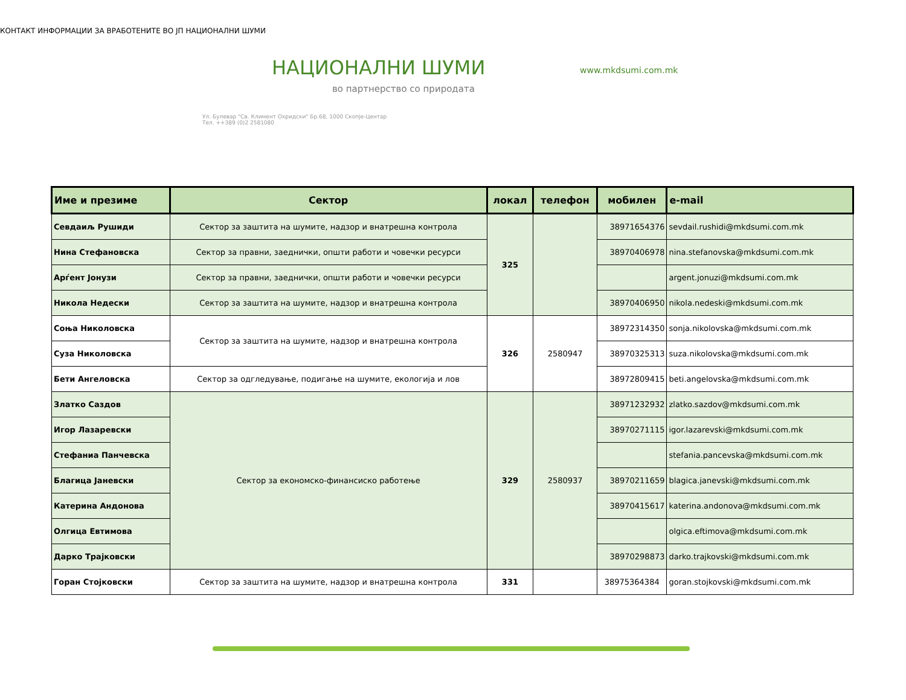КОНТАКТ ИНФОРМАЦИИ ЗА ВРАБОТЕНИТЕ ВО ЈП НАЦИОНАЛНИ ШУМИ
НАЦИОНАЛНИ ШУМИ
во партнерство со природата
Ул. Булевар "Св. Климент Охридски" Бр.68, 1000 Скопје-Центар
Тел. ++389 (0)2 2581080
www.mkdsumi.com.mk
| Име и презиме | Сектор | локал | телефон | мобилен | e-mail |
| --- | --- | --- | --- | --- | --- |
| Севдаиљ Рушиди | Сектор за заштита на шумите, надзор и внатрешна контрола | 325 | | 38971654376 | sevdail.rushidi@mkdsumi.com.mk |
| Нина Стефановска | Сектор за правни, заеднички, општи работи и човечки ресурси | | | 38970406978 | nina.stefanovska@mkdsumi.com.mk |
| Арѓент Јонузи | Сектор за правни, заеднички, општи работи и човечки ресурси | | | | argent.jonuzi@mkdsumi.com.mk |
| Никола Недески | Сектор за заштита на шумите, надзор и внатрешна контрола | | | 38970406950 | nikola.nedeski@mkdsumi.com.mk |
| Соња Николовска | Сектор за заштита на шумите, надзор и внатрешна контрола | 326 | 2580947 | 38972314350 | sonja.nikolovska@mkdsumi.com.mk |
| Суза Николовска | | | | 38970325313 | suza.nikolovska@mkdsumi.com.mk |
| Бети Ангеловска | Сектор за одгледување, подигање на шумите, екологија и лов | | | 38972809415 | beti.angelovska@mkdsumi.com.mk |
| Златко Саздов | Сектор за економско-финансиско работење | 329 | 2580937 | 38971232932 | zlatko.sazdov@mkdsumi.com.mk |
| Игор Лазаревски | | | | 38970271115 | igor.lazarevski@mkdsumi.com.mk |
| Стефаниа Панчевска | | | | | stefania.pancevska@mkdsumi.com.mk |
| Благица Јаневски | | | | 38970211659 | blagica.janevski@mkdsumi.com.mk |
| Катерина Андонова | | | | 38970415617 | katerina.andonova@mkdsumi.com.mk |
| Олгица Евтимова | | | | | olgica.eftimova@mkdsumi.com.mk |
| Дарко Трајковски | | | | 38970298873 | darko.trajkovski@mkdsumi.com.mk |
| Горан Стојковски | Сектор за заштита на шумите, надзор и внатрешна контрола | 331 | | 38975364384 | goran.stojkovski@mkdsumi.com.mk |